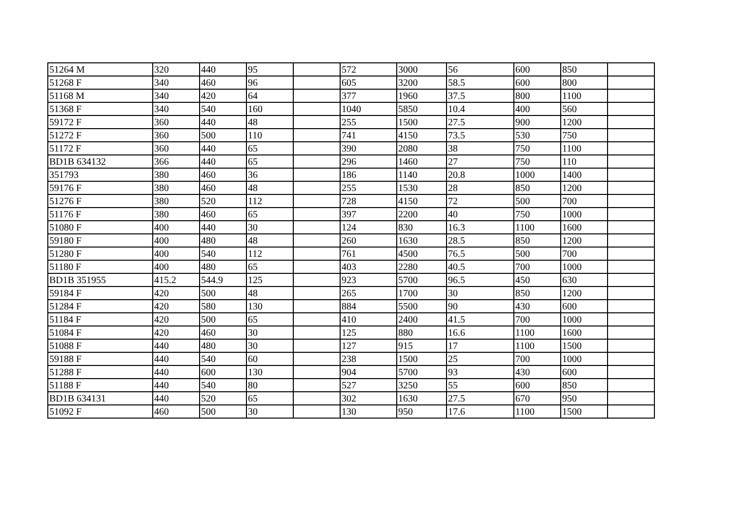| 51264 M | 320 | 440 | 95 | | 572 | 3000 | 56 | 600 | 850 | |
| 51268 F | 340 | 460 | 96 | | 605 | 3200 | 58.5 | 600 | 800 | |
| 51168 M | 340 | 420 | 64 | | 377 | 1960 | 37.5 | 800 | 1100 | |
| 51368 F | 340 | 540 | 160 | | 1040 | 5850 | 10.4 | 400 | 560 | |
| 59172 F | 360 | 440 | 48 | | 255 | 1500 | 27.5 | 900 | 1200 | |
| 51272 F | 360 | 500 | 110 | | 741 | 4150 | 73.5 | 530 | 750 | |
| 51172 F | 360 | 440 | 65 | | 390 | 2080 | 38 | 750 | 1100 | |
| BD1B 634132 | 366 | 440 | 65 | | 296 | 1460 | 27 | 750 | 110 | |
| 351793 | 380 | 460 | 36 | | 186 | 1140 | 20.8 | 1000 | 1400 | |
| 59176 F | 380 | 460 | 48 | | 255 | 1530 | 28 | 850 | 1200 | |
| 51276 F | 380 | 520 | 112 | | 728 | 4150 | 72 | 500 | 700 | |
| 51176 F | 380 | 460 | 65 | | 397 | 2200 | 40 | 750 | 1000 | |
| 51080 F | 400 | 440 | 30 | | 124 | 830 | 16.3 | 1100 | 1600 | |
| 59180 F | 400 | 480 | 48 | | 260 | 1630 | 28.5 | 850 | 1200 | |
| 51280 F | 400 | 540 | 112 | | 761 | 4500 | 76.5 | 500 | 700 | |
| 51180 F | 400 | 480 | 65 | | 403 | 2280 | 40.5 | 700 | 1000 | |
| BD1B 351955 | 415.2 | 544.9 | 125 | | 923 | 5700 | 96.5 | 450 | 630 | |
| 59184 F | 420 | 500 | 48 | | 265 | 1700 | 30 | 850 | 1200 | |
| 51284 F | 420 | 580 | 130 | | 884 | 5500 | 90 | 430 | 600 | |
| 51184 F | 420 | 500 | 65 | | 410 | 2400 | 41.5 | 700 | 1000 | |
| 51084 F | 420 | 460 | 30 | | 125 | 880 | 16.6 | 1100 | 1600 | |
| 51088 F | 440 | 480 | 30 | | 127 | 915 | 17 | 1100 | 1500 | |
| 59188 F | 440 | 540 | 60 | | 238 | 1500 | 25 | 700 | 1000 | |
| 51288 F | 440 | 600 | 130 | | 904 | 5700 | 93 | 430 | 600 | |
| 51188 F | 440 | 540 | 80 | | 527 | 3250 | 55 | 600 | 850 | |
| BD1B 634131 | 440 | 520 | 65 | | 302 | 1630 | 27.5 | 670 | 950 | |
| 51092 F | 460 | 500 | 30 | | 130 | 950 | 17.6 | 1100 | 1500 | |